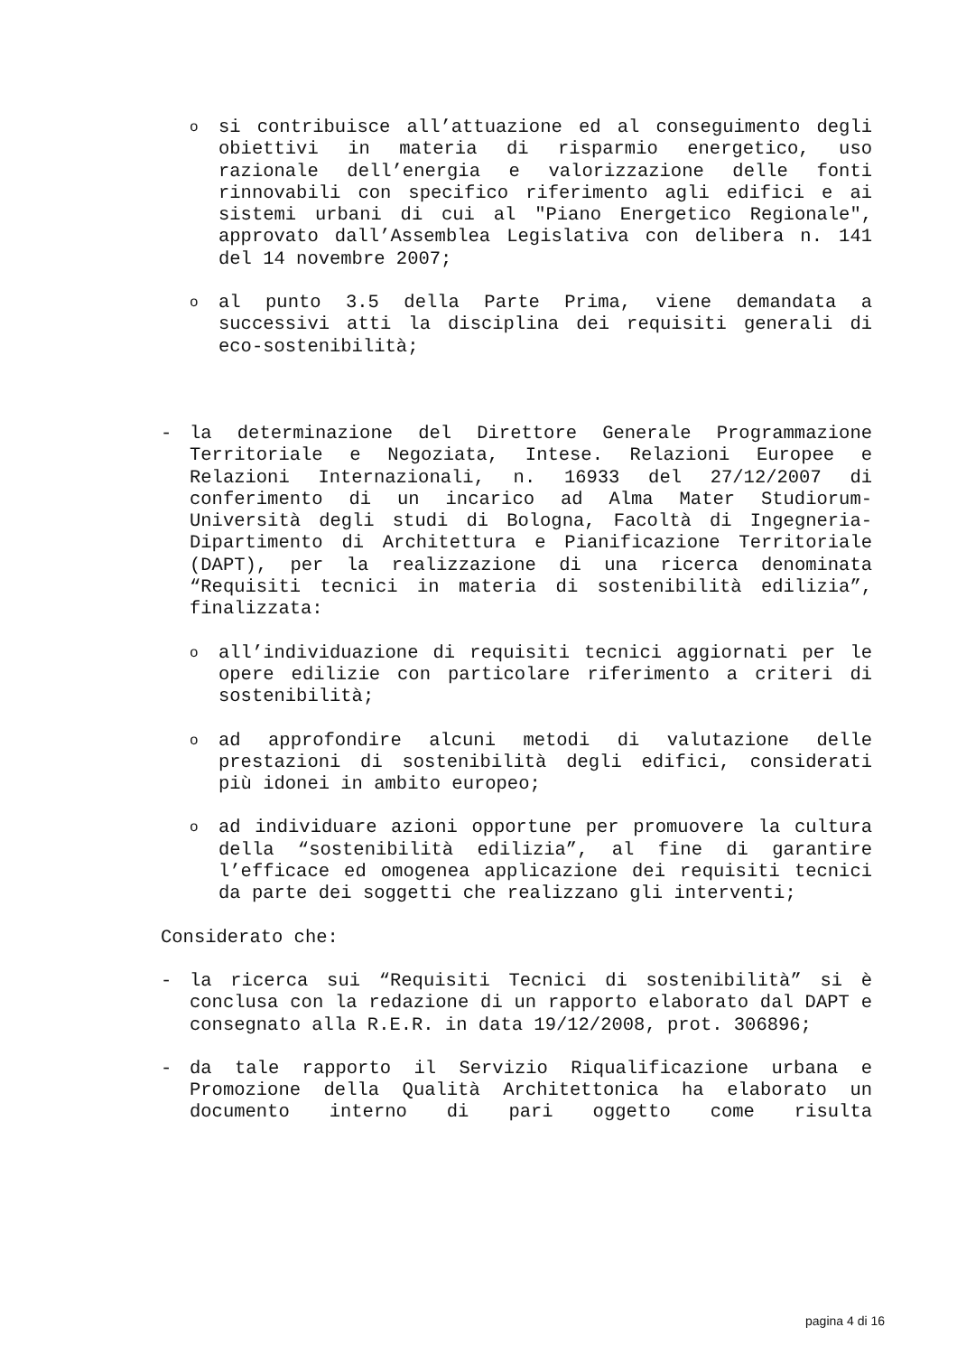o
si contribuisce all’attuazione ed al conseguimento degli obiettivi in materia di risparmio energetico, uso razionale dell’energia e valorizzazione delle fonti rinnovabili con specifico riferimento agli edifici e ai sistemi urbani di cui al "Piano Energetico Regionale", approvato dall’Assemblea Legislativa con delibera n. 141 del 14 novembre 2007;
o
al punto 3.5 della Parte Prima, viene demandata a successivi atti la disciplina dei requisiti generali di eco-sostenibilità;
- la determinazione del Direttore Generale Programmazione Territoriale e Negoziata, Intese. Relazioni Europee e Relazioni Internazionali, n. 16933 del 27/12/2007 di conferimento di un incarico ad Alma Mater Studiorum-Università degli studi di Bologna, Facoltà di Ingegneria-Dipartimento di Architettura e Pianificazione Territoriale (DAPT), per la realizzazione di una ricerca denominata “Requisiti tecnici in materia di sostenibilità edilizia”, finalizzata:
o
all’individuazione di requisiti tecnici aggiornati per le opere edilizie con particolare riferimento a criteri di sostenibilità;
o
ad approfondire alcuni metodi di valutazione delle prestazioni di sostenibilità degli edifici, considerati più idonei in ambito europeo;
o
ad individuare azioni opportune per promuovere la cultura della “sostenibilità edilizia”, al fine di garantire l’efficace ed omogenea applicazione dei requisiti tecnici da parte dei soggetti che realizzano gli interventi;
Considerato che:
- la ricerca sui “Requisiti Tecnici di sostenibilità” si è conclusa con la redazione di un rapporto elaborato dal DAPT e consegnato alla R.E.R. in data 19/12/2008, prot. 306896;
- da tale rapporto il Servizio Riqualificazione urbana e Promozione della Qualità Architettonica ha elaborato un documento interno di pari oggetto come risulta
pagina 4 di 16